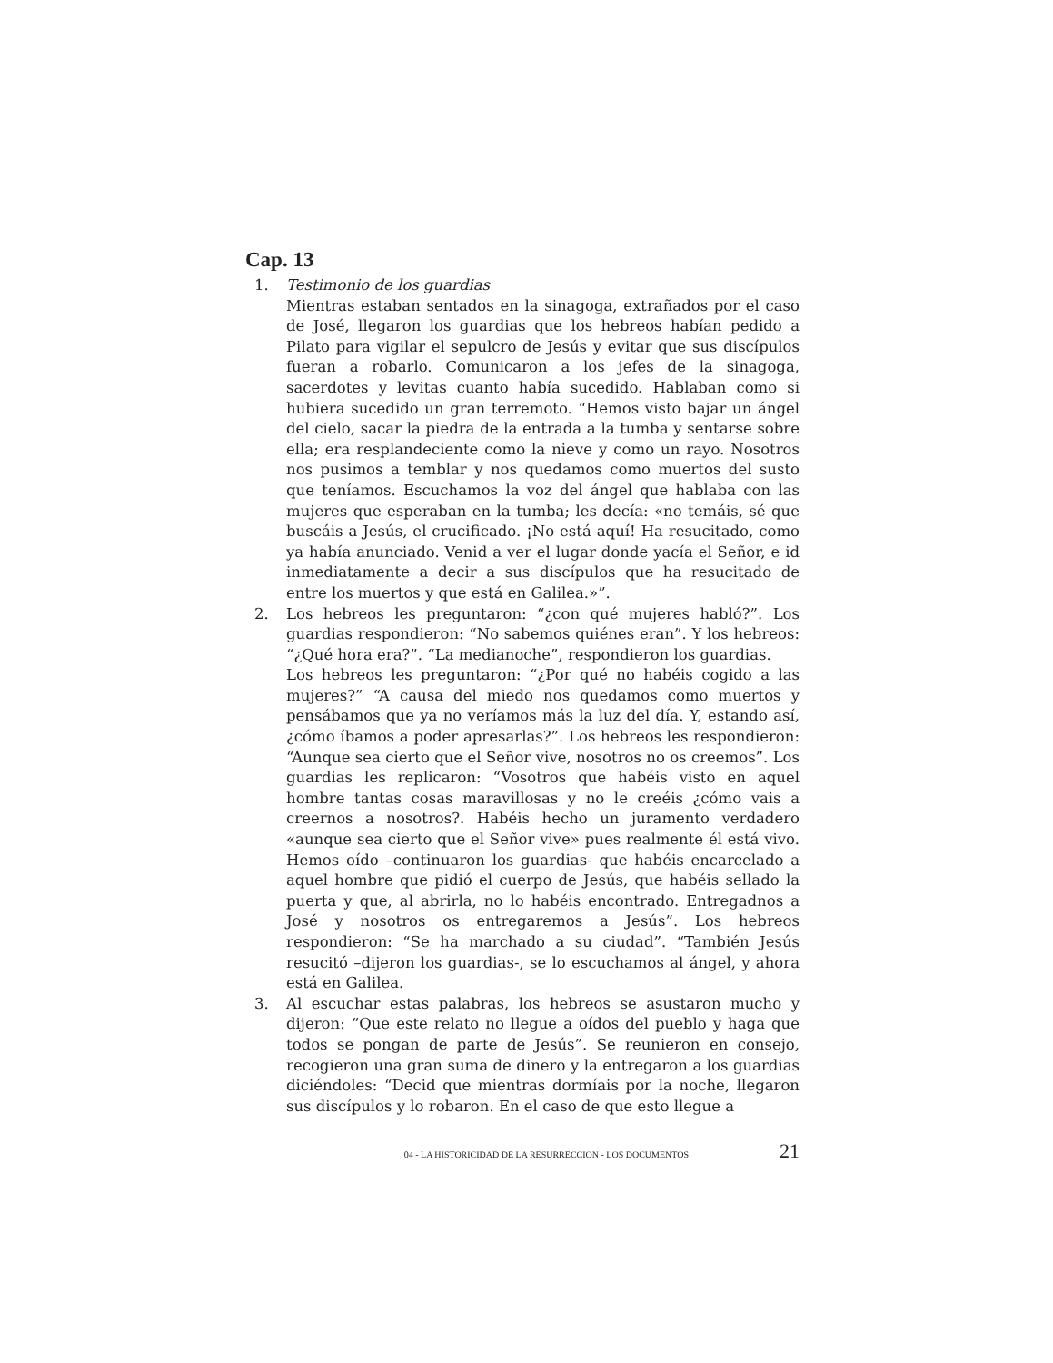Cap. 13
1. Testimonio de los guardias
Mientras estaban sentados en la sinagoga, extrañados por el caso de José, llegaron los guardias que los hebreos habían pedido a Pilato para vigilar el sepulcro de Jesús y evitar que sus discípulos fueran a robarlo. Comunicaron a los jefes de la sinagoga, sacerdotes y levitas cuanto había sucedido. Hablaban como si hubiera sucedido un gran terremoto. “Hemos visto bajar un ángel del cielo, sacar la piedra de la entrada a la tumba y sentarse sobre ella; era resplandeciente como la nieve y como un rayo. Nosotros nos pusimos a temblar y nos quedamos como muertos del susto que teníamos. Escuchamos la voz del ángel que hablaba con las mujeres que esperaban en la tumba; les decía: «no temáis, sé que buscáis a Jesús, el crucificado. ¡No está aquí! Ha resucitado, como ya había anunciado. Venid a ver el lugar donde yacía el Señor, e id inmediatamente a decir a sus discípulos que ha resucitado de entre los muertos y que está en Galilea.»”.
2. Los hebreos les preguntaron: “¿con qué mujeres habló?”. Los guardias respondieron: “No sabemos quiénes eran”. Y los hebreos: “¿Qué hora era?”. “La medianoche”, respondieron los guardias.
Los hebreos les preguntaron: “¿Por qué no habéis cogido a las mujeres?” “A causa del miedo nos quedamos como muertos y pensábamos que ya no veríamos más la luz del día. Y, estando así, ¿cómo íbamos a poder apresarlas?”. Los hebreos les respondieron: “Aunque sea cierto que el Señor vive, nosotros no os creemos”. Los guardias les replicaron: “Vosotros que habéis visto en aquel hombre tantas cosas maravillosas y no le creéis ¿cómo vais a creernos a nosotros?. Habéis hecho un juramento verdadero «aunque sea cierto que el Señor vive» pues realmente él está vivo. Hemos oído –continuaron los guardias- que habéis encarcelado a aquel hombre que pidió el cuerpo de Jesús, que habéis sellado la puerta y que, al abrirla, no lo habéis encontrado. Entregadnos a José y nosotros os entregaremos a Jesús”. Los hebreos respondieron: “Se ha marchado a su ciudad”. “También Jesús resucitó –dijeron los guardias-, se lo escuchamos al ángel, y ahora está en Galilea.
3. Al escuchar estas palabras, los hebreos se asustaron mucho y dijeron: “Que este relato no llegue a oídos del pueblo y haga que todos se pongan de parte de Jesús”. Se reunieron en consejo, recogieron una gran suma de dinero y la entregaron a los guardias diciéndoles: “Decid que mientras dormíais por la noche, llegaron sus discípulos y lo robaron. En el caso de que esto llegue a
04 - LA HISTORICIDAD DE LA RESURRECCION - LOS DOCUMENTOS 21